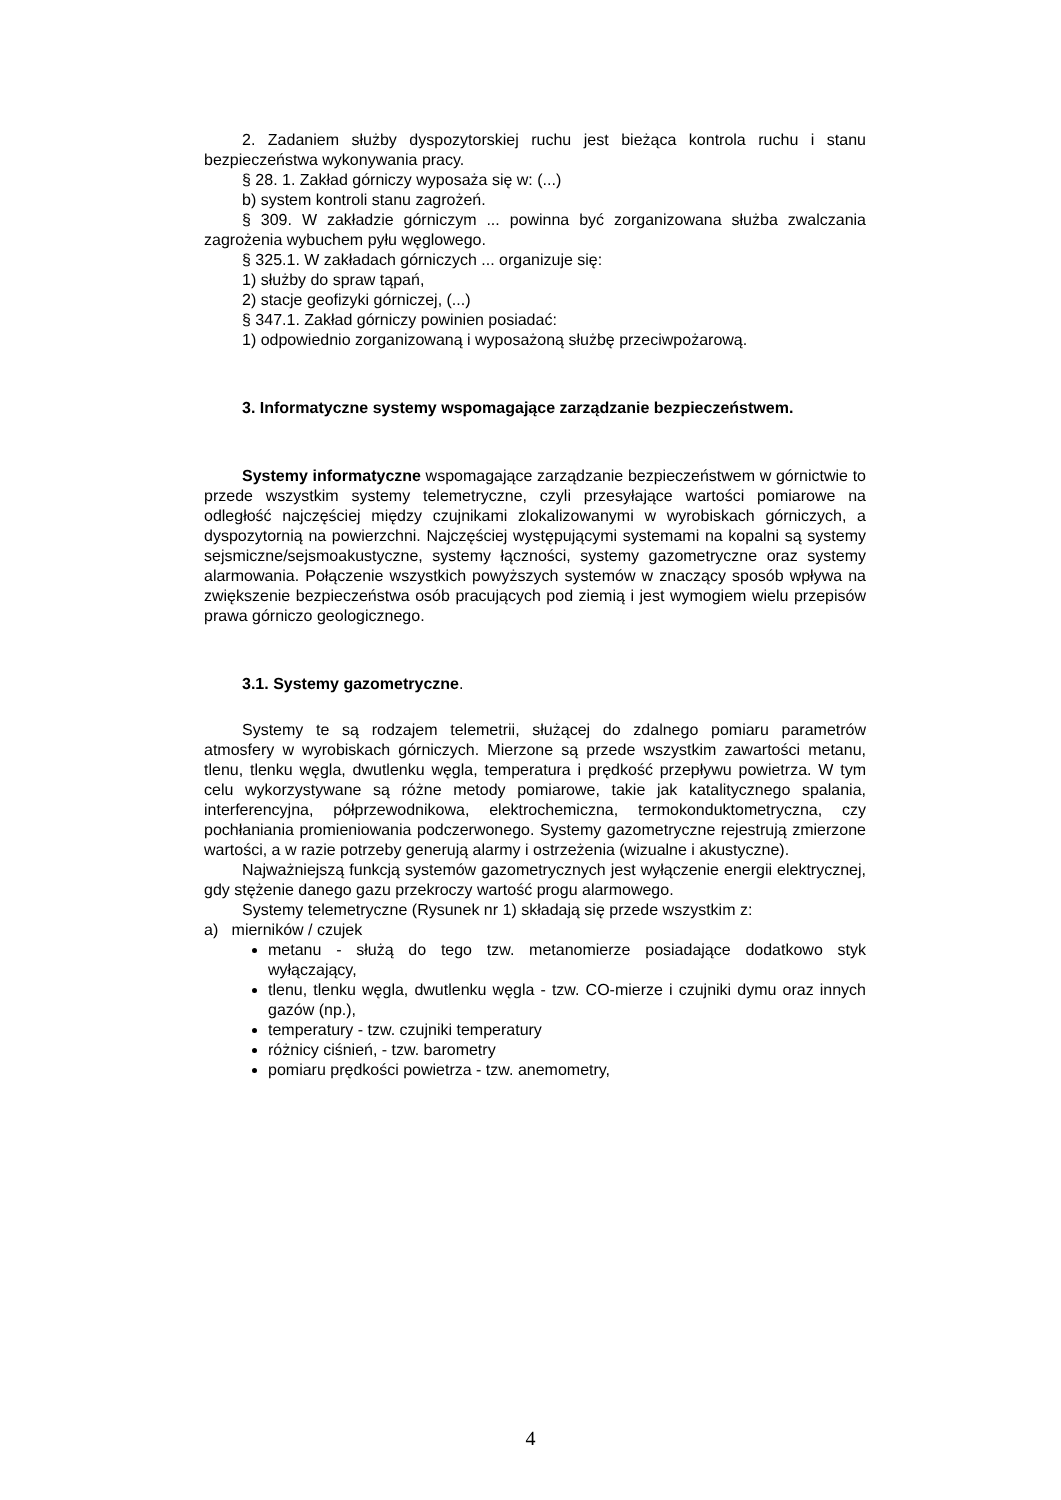2. Zadaniem służby dyspozytorskiej ruchu jest bieżąca kontrola ruchu i stanu bezpieczeństwa wykonywania pracy.
§ 28. 1. Zakład górniczy wyposaża się w: (...)
b) system kontroli stanu zagrożeń.
§ 309. W zakładzie górniczym ... powinna być zorganizowana służba zwalczania zagrożenia wybuchem pyłu węglowego.
§ 325.1. W zakładach górniczych ... organizuje się:
1) służby do spraw tąpań,
2) stacje geofizyki górniczej, (...)
§ 347.1. Zakład górniczy powinien posiadać:
1) odpowiednio zorganizowaną i wyposażoną służbę przeciwpożarową.
3. Informatyczne systemy wspomagające zarządzanie bezpieczeństwem.
Systemy informatyczne wspomagające zarządzanie bezpieczeństwem w górnictwie to przede wszystkim systemy telemetryczne, czyli przesyłające wartości pomiarowe na odległość najczęściej między czujnikami zlokalizowanymi w wyrobiskach górniczych, a dyspozytornią na powierzchni. Najczęściej występującymi systemami na kopalni są systemy sejsmiczne/sejsmoakustyczne, systemy łączności, systemy gazometryczne oraz systemy alarmowania. Połączenie wszystkich powyższych systemów w znaczący sposób wpływa na zwiększenie bezpieczeństwa osób pracujących pod ziemią i jest wymogiem wielu przepisów prawa górniczo geologicznego.
3.1. Systemy gazometryczne.
Systemy te są rodzajem telemetrii, służącej do zdalnego pomiaru parametrów atmosfery w wyrobiskach górniczych. Mierzone są przede wszystkim zawartości metanu, tlenu, tlenku węgla, dwutlenku węgla, temperatura i prędkość przepływu powietrza. W tym celu wykorzystywane są różne metody pomiarowe, takie jak katalitycznego spalania, interferencyjna, półprzewodnikowa, elektrochemiczna, termokonduktometryczna, czy pochłaniania promieniowania podczerwonego. Systemy gazometryczne rejestrują zmierzone wartości, a w razie potrzeby generują alarmy i ostrzeżenia (wizualne i akustyczne).
Najważniejszą funkcją systemów gazometrycznych jest wyłączenie energii elektrycznej, gdy stężenie danego gazu przekroczy wartość progu alarmowego.
Systemy telemetryczne (Rysunek nr 1) składają się przede wszystkim z:
a) mierników / czujek
metanu - służą do tego tzw. metanomierze posiadające dodatkowo styk wyłączający,
tlenu, tlenku węgla, dwutlenku węgla - tzw. CO-mierze i czujniki dymu oraz innych gazów (np.),
temperatury - tzw. czujniki temperatury
różnicy ciśnień, - tzw. barometry
pomiaru prędkości powietrza - tzw. anemometry,
4